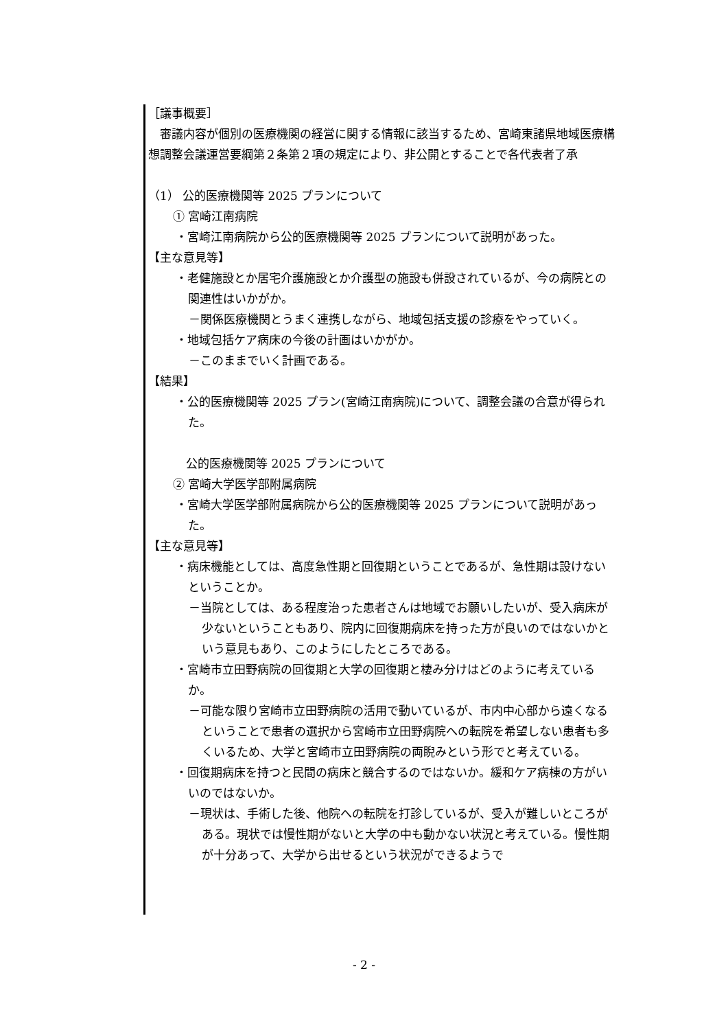［議事概要］
　審議内容が個別の医療機関の経営に関する情報に該当するため、宮崎東諸県地域医療構想調整会議運営要綱第２条第２項の規定により、非公開とすることで各代表者了承
（1） 公的医療機関等 2025 プランについて
① 宮崎江南病院
・宮崎江南病院から公的医療機関等 2025 プランについて説明があった。
【主な意見等】
・老健施設とか居宅介護施設とか介護型の施設も併設されているが、今の病院との関連性はいかがか。
－関係医療機関とうまく連携しながら、地域包括支援の診療をやっていく。
・地域包括ケア病床の今後の計画はいかがか。
－このままでいく計画である。
【結果】
・公的医療機関等 2025 プラン(宮崎江南病院)について、調整会議の合意が得られた。
公的医療機関等 2025 プランについて
② 宮崎大学医学部附属病院
・宮崎大学医学部附属病院から公的医療機関等 2025 プランについて説明があった。
【主な意見等】
・病床機能としては、高度急性期と回復期ということであるが、急性期は設けないということか。
－当院としては、ある程度治った患者さんは地域でお願いしたいが、受入病床が少ないということもあり、院内に回復期病床を持った方が良いのではないかという意見もあり、このようにしたところである。
・宮崎市立田野病院の回復期と大学の回復期と棲み分けはどのように考えているか。
－可能な限り宮崎市立田野病院の活用で動いているが、市内中心部から遠くなるということで患者の選択から宮崎市立田野病院への転院を希望しない患者も多くいるため、大学と宮崎市立田野病院の両睨みという形でと考えている。
・回復期病床を持つと民間の病床と競合するのではないか。緩和ケア病棟の方がいいのではないか。
－現状は、手術した後、他院への転院を打診しているが、受入が難しいところがある。現状では慢性期がないと大学の中も動かない状況と考えている。慢性期が十分あって、大学から出せるという状況ができるようで
- 2 -